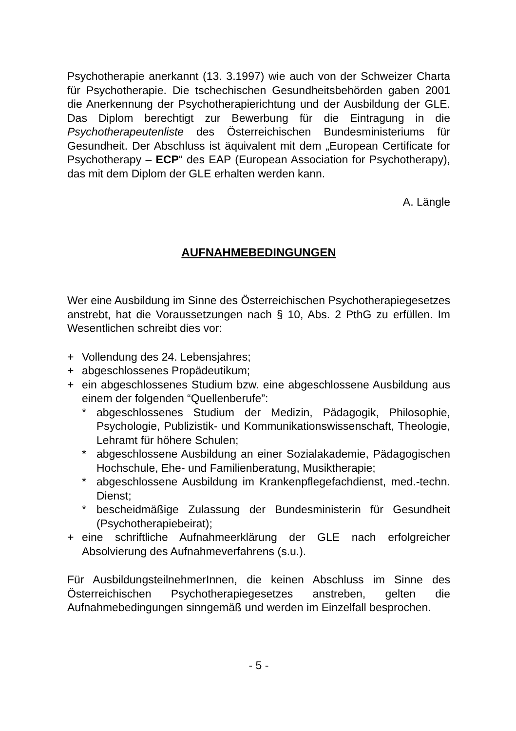Psychotherapie anerkannt (13. 3.1997) wie auch von der Schweizer Charta für Psychotherapie. Die tschechischen Gesundheitsbehörden gaben 2001 die Anerkennung der Psychotherapierichtung und der Ausbildung der GLE. Das Diplom berechtigt zur Bewerbung für die Eintragung in die Psychotherapeutenliste des Österreichischen Bundesministeriums für Gesundheit. Der Abschluss ist äquivalent mit dem „European Certificate for Psychotherapy – ECP“ des EAP (European Association for Psychotherapy), das mit dem Diplom der GLE erhalten werden kann.
A. Längle
AUFNAHMEBEDINGUNGEN
Wer eine Ausbildung im Sinne des Österreichischen Psychotherapiegesetzes anstrebt, hat die Voraussetzungen nach § 10, Abs. 2 PthG zu erfüllen. Im Wesentlichen schreibt dies vor:
+ Vollendung des 24. Lebensjahres;
+ abgeschlossenes Propädeutikum;
+ ein abgeschlossenes Studium bzw. eine abgeschlossene Ausbildung aus einem der folgenden “Quellenberufe”:
* abgeschlossenes Studium der Medizin, Pädagogik, Philosophie, Psychologie, Publizistik- und Kommunikationswissenschaft, Theologie, Lehramt für höhere Schulen;
* abgeschlossene Ausbildung an einer Sozialakademie, Pädagogischen Hochschule, Ehe- und Familienberatung, Musiktherapie;
* abgeschlossene Ausbildung im Krankenpflegefachdienst, med.-techn. Dienst;
* bescheidmäßige Zulassung der Bundesministerin für Gesundheit (Psychotherapiebeirat);
+ eine schriftliche Aufnahmeerklärung der GLE nach erfolgreicher Absolvierung des Aufnahmeverfahrens (s.u.).
Für AusbildungsteilnehmerInnen, die keinen Abschluss im Sinne des Österreichischen Psychotherapiegesetzes anstreben, gelten die Aufnahmebedingungen sinngemäß und werden im Einzelfall besprochen.
- 5 -